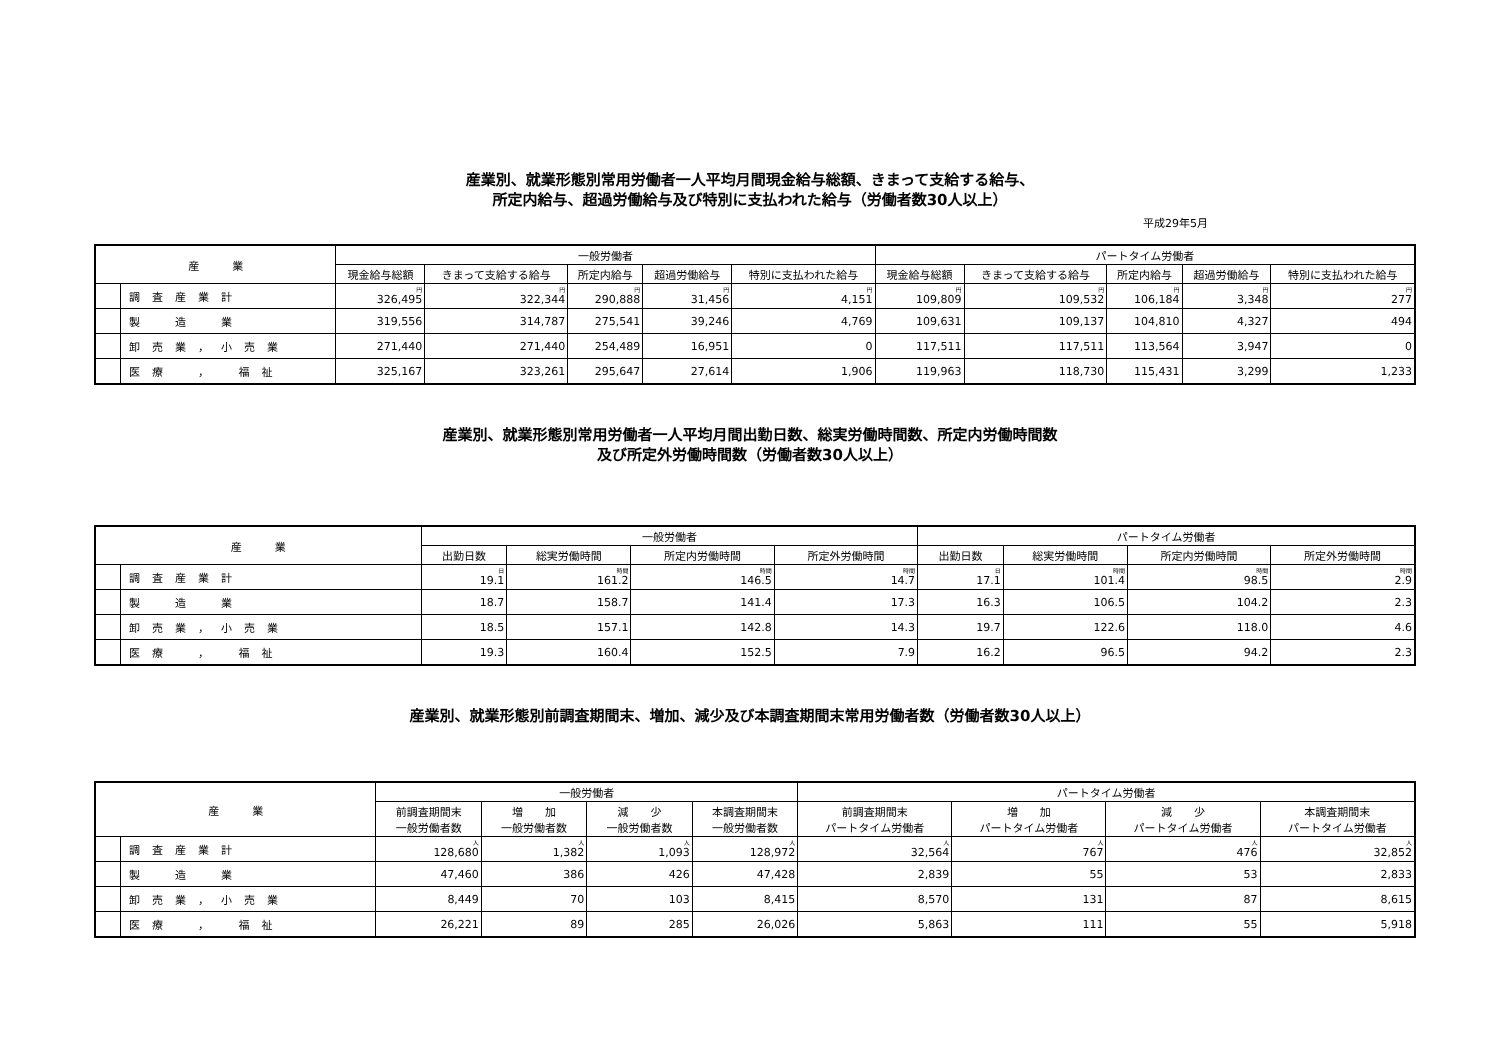産業別、就業形態別常用労働者一人平均月間現金給与総額、きまって支給する給与、
所定内給与、超過労働給与及び特別に支払われた給与（労働者数30人以上）
平成29年5月
| 産 業 | | 一般労働者 | | | | | パートタイム労働者 | | | | |
| --- | --- | --- | --- | --- | --- | --- | --- | --- | --- | --- | --- |
| | | 現金給与総額 | きまって支給する給与 | 所定内給与 | 超過労働給与 | 特別に支払われた給与 | 現金給与総額 | きまって支給する給与 | 所定内給与 | 超過労働給与 | 特別に支払われた給与 |
| | 調査産業計 | 円 326,495 | 円 322,344 | 円 290,888 | 円 31,456 | 円 4,151 | 円 109,809 | 円 109,532 | 円 106,184 | 円 3,348 | 円 277 |
| | 製 造 業 | 319,556 | 314,787 | 275,541 | 39,246 | 4,769 | 109,631 | 109,137 | 104,810 | 4,327 | 494 |
| | 卸売業，小売業 | 271,440 | 271,440 | 254,489 | 16,951 | 0 | 117,511 | 117,511 | 113,564 | 3,947 | 0 |
| | 医療 ， 福祉 | 325,167 | 323,261 | 295,647 | 27,614 | 1,906 | 119,963 | 118,730 | 115,431 | 3,299 | 1,233 |
産業別、就業形態別常用労働者一人平均月間出勤日数、総実労働時間数、所定内労働時間数
及び所定外労働時間数（労働者数30人以上）
| 産 業 | | 一般労働者 | | | | パートタイム労働者 | | | |
| --- | --- | --- | --- | --- | --- | --- | --- | --- | --- |
| | | 出勤日数 | 総実労働時間 | 所定内労働時間 | 所定外労働時間 | 出勤日数 | 総実労働時間 | 所定内労働時間 | 所定外労働時間 |
| | 調査産業計 | 日 19.1 | 時間 161.2 | 時間 146.5 | 時間 14.7 | 日 17.1 | 時間 101.4 | 時間 98.5 | 時間 2.9 |
| | 製 造 業 | 18.7 | 158.7 | 141.4 | 17.3 | 16.3 | 106.5 | 104.2 | 2.3 |
| | 卸売業，小売業 | 18.5 | 157.1 | 142.8 | 14.3 | 19.7 | 122.6 | 118.0 | 4.6 |
| | 医療 ， 福祉 | 19.3 | 160.4 | 152.5 | 7.9 | 16.2 | 96.5 | 94.2 | 2.3 |
産業別、就業形態別前調査期間末、増加、減少及び本調査期間末常用労働者数（労働者数30人以上）
| 産 業 | | 一般労働者 | | | | パートタイム労働者 | | | |
| --- | --- | --- | --- | --- | --- | --- | --- | --- | --- |
| | | 前調査期間末 一般労働者数 | 増 加 一般労働者数 | 減 少 一般労働者数 | 本調査期間末 一般労働者数 | 前調査期間末 パートタイム労働者 | 増 加 パートタイム労働者 | 減 少 パートタイム労働者 | 本調査期間末 パートタイム労働者 |
| | 調査産業計 | 人 128,680 | 人 1,382 | 人 1,093 | 人 128,972 | 人 32,564 | 人 767 | 人 476 | 人 32,852 |
| | 製 造 業 | 47,460 | 386 | 426 | 47,428 | 2,839 | 55 | 53 | 2,833 |
| | 卸売業，小売業 | 8,449 | 70 | 103 | 8,415 | 8,570 | 131 | 87 | 8,615 |
| | 医療 ， 福祉 | 26,221 | 89 | 285 | 26,026 | 5,863 | 111 | 55 | 5,918 |